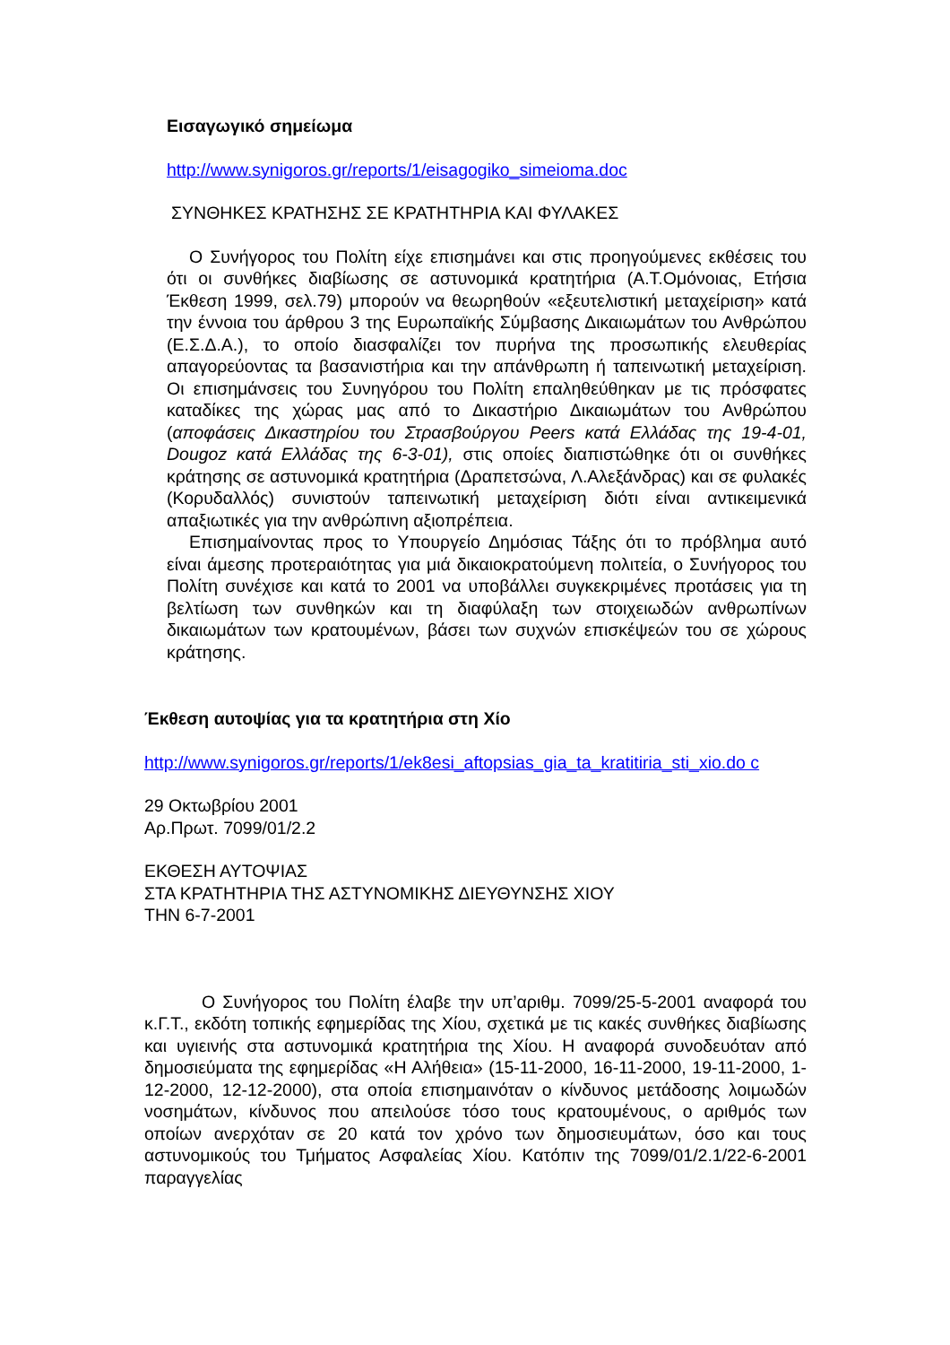Εισαγωγικό σημείωμα
http://www.synigoros.gr/reports/1/eisagogiko_simeioma.doc
ΣΥΝΘΗΚΕΣ ΚΡΑΤΗΣΗΣ ΣΕ ΚΡΑΤΗΤΗΡΙΑ ΚΑΙ ΦΥΛΑΚΕΣ
Ο Συνήγορος του Πολίτη είχε επισημάνει και στις προηγούμενες εκθέσεις του ότι οι συνθήκες διαβίωσης σε αστυνομικά κρατητήρια (Α.Τ.Ομόνοιας, Ετήσια Έκθεση 1999, σελ.79) μπορούν να θεωρηθούν «εξευτελιστική μεταχείριση» κατά την έννοια του άρθρου 3 της Ευρωπαϊκής Σύμβασης Δικαιωμάτων του Ανθρώπου (Ε.Σ.Δ.Α.), το οποίο διασφαλίζει τον πυρήνα της προσωπικής ελευθερίας απαγορεύοντας τα βασανιστήρια και την απάνθρωπη ή ταπεινωτική μεταχείριση. Οι επισημάνσεις του Συνηγόρου του Πολίτη επαληθεύθηκαν με τις πρόσφατες καταδίκες της χώρας μας από το Δικαστήριο Δικαιωμάτων του Ανθρώπου (αποφάσεις Δικαστηρίου του Στρασβούργου Peers κατά Ελλάδας της 19-4-01, Dougoz κατά Ελλάδας της 6-3-01), στις οποίες διαπιστώθηκε ότι οι συνθήκες κράτησης σε αστυνομικά κρατητήρια (Δραπετσώνα, Λ.Αλεξάνδρας) και σε φυλακές (Κορυδαλλός) συνιστούν ταπεινωτική μεταχείριση διότι είναι αντικειμενικά απαξιωτικές για την ανθρώπινη αξιοπρέπεια.
Επισημαίνοντας προς το Υπουργείο Δημόσιας Τάξης ότι το πρόβλημα αυτό είναι άμεσης προτεραιότητας για μιά δικαιοκρατούμενη πολιτεία, ο Συνήγορος του Πολίτη συνέχισε και κατά το 2001 να υποβάλλει συγκεκριμένες προτάσεις για τη βελτίωση των συνθηκών και τη διαφύλαξη των στοιχειωδών ανθρωπίνων δικαιωμάτων των κρατουμένων, βάσει των συχνών επισκέψεών του σε χώρους κράτησης.
Έκθεση αυτοψίας για τα κρατητήρια στη Χίο
http://www.synigoros.gr/reports/1/ek8esi_aftopsias_gia_ta_kratitiria_sti_xio.do c
29 Οκτωβρίου 2001
Αρ.Πρωτ. 7099/01/2.2
ΕΚΘΕΣΗ ΑΥΤΟΨΙΑΣ
ΣΤΑ ΚΡΑΤΗΤΗΡΙΑ ΤΗΣ ΑΣΤΥΝΟΜΙΚΗΣ ΔΙΕΥΘΥΝΣΗΣ ΧΙΟΥ
ΤΗΝ 6-7-2001
Ο Συνήγορος του Πολίτη έλαβε την υπ’αριθμ. 7099/25-5-2001 αναφορά του κ.Γ.Τ., εκδότη τοπικής εφημερίδας της Χίου, σχετικά με τις κακές συνθήκες διαβίωσης και υγιεινής στα αστυνομικά κρατητήρια της Χίου. Η αναφορά συνοδευόταν από δημοσιεύματα της εφημερίδας «Η Αλήθεια» (15-11-2000, 16-11-2000, 19-11-2000, 1-12-2000, 12-12-2000), στα οποία επισημαινόταν ο κίνδυνος μετάδοσης λοιμωδών νοσημάτων, κίνδυνος που απειλούσε τόσο τους κρατουμένους, ο αριθμός των οποίων ανερχόταν σε 20 κατά τον χρόνο των δημοσιευμάτων, όσο και τους αστυνομικούς του Τμήματος Ασφαλείας Χίου. Κατόπιν της 7099/01/2.1/22-6-2001 παραγγελίας